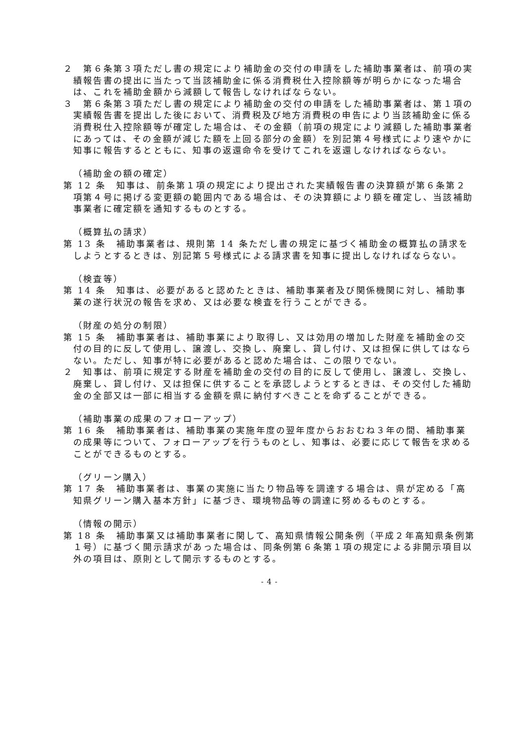２　第６条第３項ただし書の規定により補助金の交付の申請をした補助事業者は、前項の実績報告書の提出に当たって当該補助金に係る消費税仕入控除額等が明らかになった場合は、これを補助金額から減額して報告しなければならない。
３　第６条第３項ただし書の規定により補助金の交付の申請をした補助事業者は、第１項の実績報告書を提出した後において、消費税及び地方消費税の申告により当該補助金に係る消費税仕入控除額等が確定した場合は、その金額（前項の規定により減額した補助事業者にあっては、その金額が減じた額を上回る部分の金額）を別記第４号様式により速やかに知事に報告するとともに、知事の返還命令を受けてこれを返還しなければならない。
（補助金の額の確定）
第 12 条　知事は、前条第１項の規定により提出された実績報告書の決算額が第６条第２項第４号に掲げる変更額の範囲内である場合は、その決算額により額を確定し、当該補助事業者に確定額を通知するものとする。
（概算払の請求）
第 13 条　補助事業者は、規則第 14 条ただし書の規定に基づく補助金の概算払の請求をしようとするときは、別記第５号様式による請求書を知事に提出しなければならない。
（検査等）
第 14 条　知事は、必要があると認めたときは、補助事業者及び関係機関に対し、補助事業の遂行状況の報告を求め、又は必要な検査を行うことができる。
（財産の処分の制限）
第 15 条　補助事業者は、補助事業により取得し、又は効用の増加した財産を補助金の交付の目的に反して使用し、譲渡し、交換し、廃棄し、貸し付け、又は担保に供してはならない。ただし、知事が特に必要があると認めた場合は、この限りでない。
２　知事は、前項に規定する財産を補助金の交付の目的に反して使用し、譲渡し、交換し、廃棄し、貸し付け、又は担保に供することを承認しようとするときは、その交付した補助金の全部又は一部に相当する金額を県に納付すべきことを命ずることができる。
（補助事業の成果のフォローアップ）
第 16 条　補助事業者は、補助事業の実施年度の翌年度からおおむね３年の間、補助事業の成果等について、フォローアップを行うものとし、知事は、必要に応じて報告を求めることができるものとする。
（グリーン購入）
第 17 条　補助事業者は、事業の実施に当たり物品等を調達する場合は、県が定める「高知県グリーン購入基本方針」に基づき、環境物品等の調達に努めるものとする。
（情報の開示）
第 18 条　補助事業又は補助事業者に関して、高知県情報公開条例（平成２年高知県条例第１号）に基づく開示請求があった場合は、同条例第６条第１項の規定による非開示項目以外の項目は、原則として開示するものとする。
- 4 -